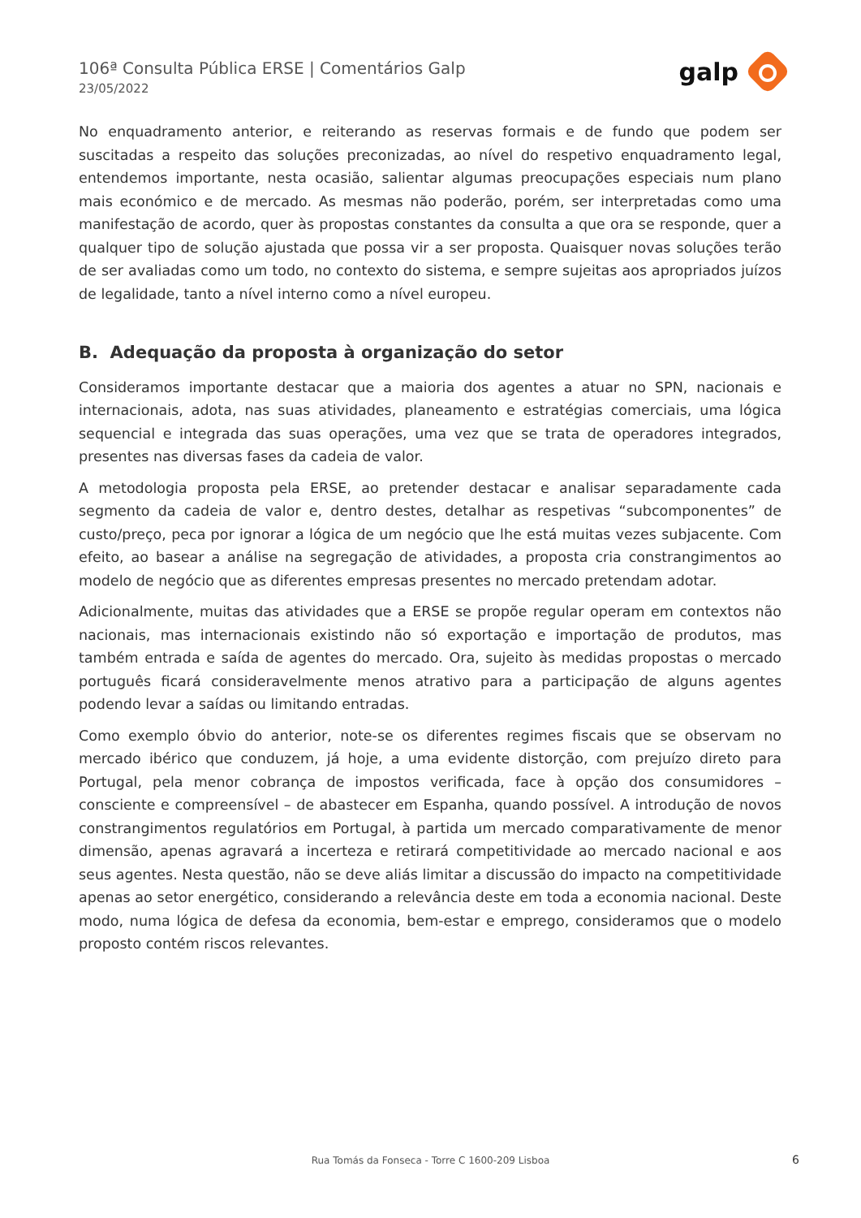106ª Consulta Pública ERSE | Comentários Galp
23/05/2022
galp
No enquadramento anterior, e reiterando as reservas formais e de fundo que podem ser suscitadas a respeito das soluções preconizadas, ao nível do respetivo enquadramento legal, entendemos importante, nesta ocasião, salientar algumas preocupações especiais num plano mais económico e de mercado. As mesmas não poderão, porém, ser interpretadas como uma manifestação de acordo, quer às propostas constantes da consulta a que ora se responde, quer a qualquer tipo de solução ajustada que possa vir a ser proposta. Quaisquer novas soluções terão de ser avaliadas como um todo, no contexto do sistema, e sempre sujeitas aos apropriados juízos de legalidade, tanto a nível interno como a nível europeu.
B. Adequação da proposta à organização do setor
Consideramos importante destacar que a maioria dos agentes a atuar no SPN, nacionais e internacionais, adota, nas suas atividades, planeamento e estratégias comerciais, uma lógica sequencial e integrada das suas operações, uma vez que se trata de operadores integrados, presentes nas diversas fases da cadeia de valor.
A metodologia proposta pela ERSE, ao pretender destacar e analisar separadamente cada segmento da cadeia de valor e, dentro destes, detalhar as respetivas “subcomponentes” de custo/preço, peca por ignorar a lógica de um negócio que lhe está muitas vezes subjacente. Com efeito, ao basear a análise na segregação de atividades, a proposta cria constrangimentos ao modelo de negócio que as diferentes empresas presentes no mercado pretendam adotar.
Adicionalmente, muitas das atividades que a ERSE se propõe regular operam em contextos não nacionais, mas internacionais existindo não só exportação e importação de produtos, mas também entrada e saída de agentes do mercado. Ora, sujeito às medidas propostas o mercado português ficará consideravelmente menos atrativo para a participação de alguns agentes podendo levar a saídas ou limitando entradas.
Como exemplo óbvio do anterior, note-se os diferentes regimes fiscais que se observam no mercado ibérico que conduzem, já hoje, a uma evidente distorção, com prejuízo direto para Portugal, pela menor cobrança de impostos verificada, face à opção dos consumidores – consciente e compreensível – de abastecer em Espanha, quando possível. A introdução de novos constrangimentos regulatórios em Portugal, à partida um mercado comparativamente de menor dimensão, apenas agravará a incerteza e retirará competitividade ao mercado nacional e aos seus agentes. Nesta questão, não se deve aliás limitar a discussão do impacto na competitividade apenas ao setor energético, considerando a relevância deste em toda a economia nacional. Deste modo, numa lógica de defesa da economia, bem-estar e emprego, consideramos que o modelo proposto contém riscos relevantes.
Rua Tomás da Fonseca - Torre C 1600-209 Lisboa 6